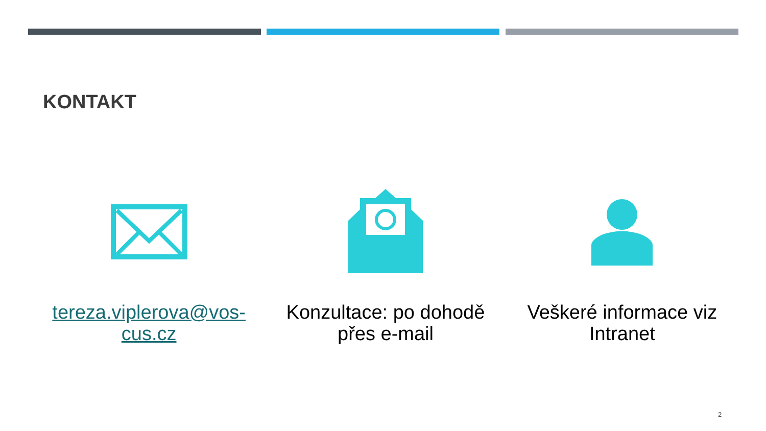KONTAKT
tereza.viplerova@vos-cus.cz Konzultace: po dohodě přes e-mail
Veškeré informace viz Intranet
2